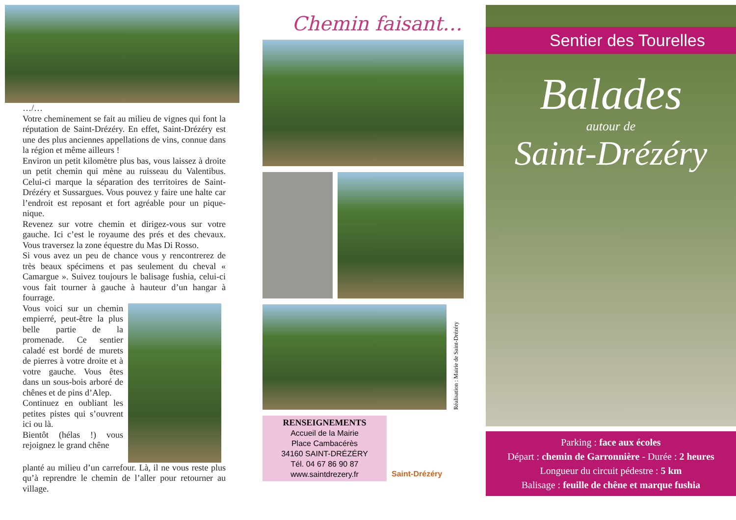…/…
Votre cheminement se fait au milieu de vignes qui font la réputation de Saint-Drézéry. En effet, Saint-Drézéry est une des plus anciennes appellations de vins, connue dans la région et même ailleurs !
Environ un petit kilomètre plus bas, vous laissez à droite un petit chemin qui mène au ruisseau du Valentibus. Celui-ci marque la séparation des territoires de Saint-Drézéry et Sussargues. Vous pouvez y faire une halte car l’endroit est reposant et fort agréable pour un pique-nique.
Revenez sur votre chemin et dirigez-vous sur votre gauche. Ici c’est le royaume des prés et des chevaux. Vous traversez la zone équestre du Mas Di Rosso.
Si vous avez un peu de chance vous y rencontrerez de très beaux spécimens et pas seulement du cheval « Camargue ». Suivez toujours le balisage fushia, celui-ci vous fait tourner à gauche à hauteur d’un hangar à fourrage.
Vous voici sur un chemin empierré, peut-être la plus belle partie de la promenade. Ce sentier caladé est bordé de murets de pierres à votre droite et à votre gauche. Vous êtes dans un sous-bois arboré de chênes et de pins d’Alep.
Continuez en oubliant les petites pistes qui s’ouvrent ici ou là.
Bientôt (hélas !) vous rejoignez le grand chêne
planté au milieu d’un carrefour. Là, il ne vous reste plus qu’à reprendre le chemin de l’aller pour retourner au village.
Chemin faisant…
Réalisation : Mairie de Saint-Drézéry
RENSEIGNEMENTS
Accueil de la Mairie
Place Cambacérès
34160 SAINT-DRÉZÉRY
Tél. 04 67 86 90 87
www.saintdrezery.fr
Saint-Drézéry
Sentier des Tourelles
Balades
autour de
Saint-Drézéry
Parking : face aux écoles
Départ : chemin de Garronnière - Durée : 2 heures
Longueur du circuit pédestre : 5 km
Balisage : feuille de chêne et marque fushia